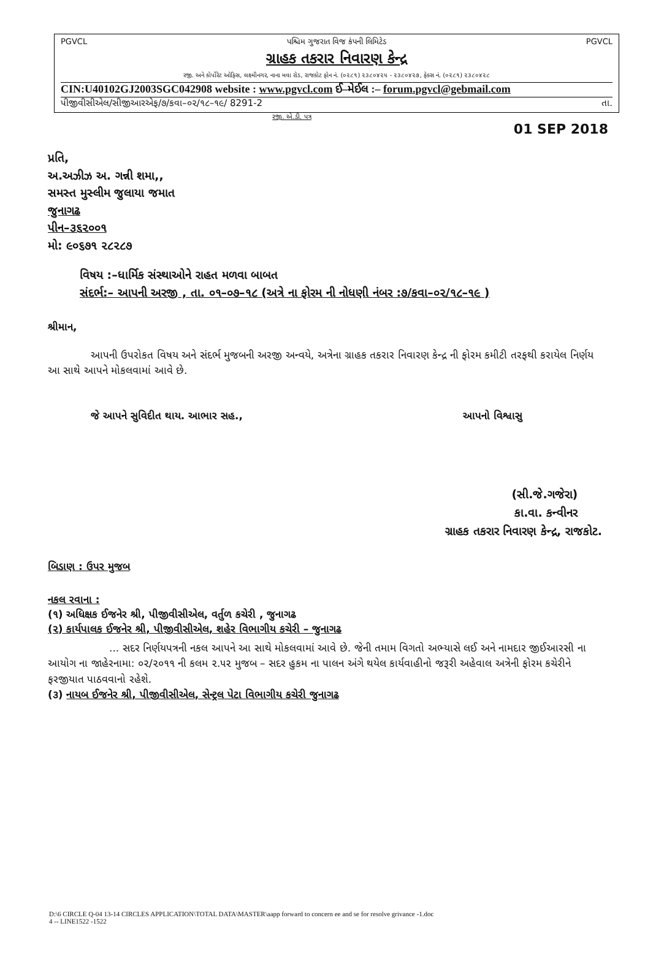PGVCL પશ્ચિમ ગુજરાત વિજ કંપની લિમિટેડ PGVCL
ગ્રાહક તકરાર નિવારણ કેન્દ્ર
રજી. અને કોર્પોરેટ ઓફિસ, લક્ષ્મીનગર, નાના મવા રોડ, રાજકોટ ફોન નં. (૦૨૮૧) ૨૩૮૦૪૨૫ - ૨૩૮૦૪૨૭, ફેક્સ નં. (૦૨૮૧) ૨૩૮૦૪૨૮
CIN:U40102GJ2003SGC042908 website : www.pgvcl.com ઈ–મેઈલ :– forum.pgvcl@gebmail.com
પીજીવીસીએલ/સીજીઆરએફ/૭/કવા–૦૨/૧૮–૧૯/ 8291-2 તા.
રજી. એ.ડી. પત્ર
01 SEP 2018
પ્રતિ,
અ.અઝીઝ અ. ગન્ની શમા,,
સમસ્ત મુસ્લીમ જુલાયા જમાત
જુનાગઢ
પીન–૩૬૨૦૦૧
મો: ૯૦૬૭૧ ૨૮૨૮૭
વિષય :–ધાર્મિક સંસ્થાઓને રાહત મળવા બાબત
સંદર્ભ:– આપની અરજી , તા. ૦૧–૦૭–૧૮ (અત્રે ના ફોરમ ની નોધણી નંબર :૭/કવા–૦૨/૧૮–૧૯ )
શ્રીમાન,
આપની ઉપરોકત વિષય અને સંદર્ભ મુજબની અરજી અન્વયે, અત્રેના ગ્રાહક તકરાર નિવારણ કેન્દ્ર ની ફોરમ કમીટી તરફથી કરાયેલ નિર્ણય આ સાથે આપને મોકલવામાં આવે છે.
જે આપને સુવિદીત થાય. આભાર સહ., આપનો વિશ્વાસુ
(સી.જે.ગજેરા)
કા.વા. કન્વીનર
ગ્રાહક તકરાર નિવારણ કેન્દ્ર, રાજકોટ.
બિડાણ : ઉપર મુજબ
નકલ રવાના :
(૧) અધિક્ષક ઈજનેર શ્રી, પીજીવીસીએલ, વર્તુળ કચેરી , જુનાગઢ
(૨) કાર્યપાલક ઈજનેર શ્રી, પીજીવીસીએલ, શહેર વિભાગીય કચેરી – જુનાગઢ
... સદર નિર્ણયપત્રની નકલ આપને આ સાથે મોકલવામાં આવે છે. જેની તમામ વિગતો અભ્યાસે લઈ અને નામદાર જીઈઆરસી ના આયોગ ના જાહેરનામા: ૦૨/૨૦૧૧ ની કલમ ૨.૫૨ મુજબ – સદર હુકમ ના પાલન અંગે થયેલ કાર્યવાહીનો જરૂરી અહેવાલ અત્રેની ફોરમ કચેરીને ફરજીયાત પાઠવવાનો રહેશે.
(૩) નાયબ ઈજનેર શ્રી, પીજીવીસીએલ, સેન્ટ્રલ પેટા વિભાગીય કચેરી જુનાગઢ
D:\6 CIRCLE Q-04 13-14 CIRCLES APPLICATION\TOTAL DATA\MASTER\aapp forward to concern ee and se for resolve grivance -1.doc
4 -- LINE1522 -1522